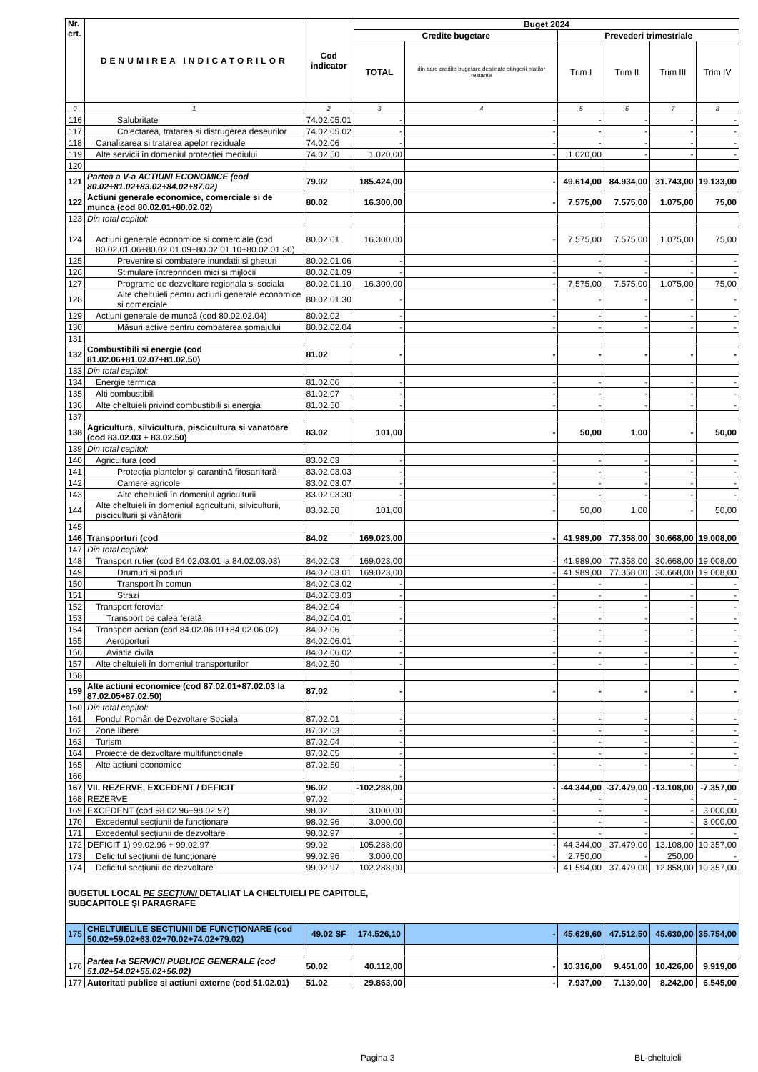| Nr. crt. | DENUMIREA INDICATORILOR | Cod indicator | Buget 2024 | | | | | |
| --- | --- | --- | --- | --- | --- | --- | --- | --- |
| | | | Credite bugetare | | Prevederi trimestriale | | | |
| | | | TOTAL | din care credite bugetare destinate stingerii platilor restante | Trim I | Trim II | Trim III | Trim IV |
| 0 | 1 | 2 | 3 | 4 | 5 | 6 | 7 | 8 |
| 116 | Salubritate | 74.02.05.01 | - | - | - | - | - | - |
| 117 | Colectarea, tratarea si distrugerea deseurilor | 74.02.05.02 | - | - | - | - | - | - |
| 118 | Canalizarea si tratarea apelor reziduale | 74.02.06 | - | - | - | - | - | - |
| 119 | Alte servicii în domeniul protecției mediului | 74.02.50 | 1.020,00 | - | 1.020,00 | - | - | - |
| 120 | | | | | | | | |
| 121 | Partea a V-a ACTIUNI ECONOMICE (cod 80.02+81.02+83.02+84.02+87.02) | 79.02 | 185.424,00 | - | 49.614,00 | 84.934,00 | 31.743,00 | 19.133,00 |
| 122 | Actiuni generale economice, comerciale si de munca (cod 80.02.01+80.02.02) | 80.02 | 16.300,00 | - | 7.575,00 | 7.575,00 | 1.075,00 | 75,00 |
| 123 | Din total capitol: | | | | | | | |
| 124 | Actiuni generale economice si comerciale (cod 80.02.01.06+80.02.01.09+80.02.01.10+80.02.01.30) | 80.02.01 | 16.300,00 | - | 7.575,00 | 7.575,00 | 1.075,00 | 75,00 |
| 125 | Prevenire si combatere inundatii si gheturi | 80.02.01.06 | - | - | - | - | - | - |
| 126 | Stimulare întreprinderi mici si mijlocii | 80.02.01.09 | - | - | - | - | - | - |
| 127 | Programe de dezvoltare regionala si sociala | 80.02.01.10 | 16.300,00 | - | 7.575,00 | 7.575,00 | 1.075,00 | 75,00 |
| 128 | Alte cheltuieli pentru actiuni generale economice si comerciale | 80.02.01.30 | - | - | - | - | - | - |
| 129 | Actiuni generale de muncă (cod 80.02.02.04) | 80.02.02 | - | - | - | - | - | - |
| 130 | Măsuri active pentru combaterea șomajului | 80.02.02.04 | - | - | - | - | - | - |
| 131 | | | | | | | | |
| 132 | Combustibili si energie (cod 81.02.06+81.02.07+81.02.50) | 81.02 | - | - | - | - | - | - |
| 133 | Din total capitol: | | | | | | | |
| 134 | Energie termica | 81.02.06 | - | - | - | - | - | - |
| 135 | Alti combustibili | 81.02.07 | - | - | - | - | - | - |
| 136 | Alte cheltuieli privind combustibili si energia | 81.02.50 | - | - | - | - | - | - |
| 137 | | | | | | | | |
| 138 | Agricultura, silvicultura, piscicultura si vanatoare (cod 83.02.03 + 83.02.50) | 83.02 | 101,00 | - | 50,00 | 1,00 | - | 50,00 |
| 139 | Din total capitol: | | | | | | | |
| 140 | Agricultura (cod | 83.02.03 | - | - | - | - | - | - |
| 141 | Protecţia plantelor şi carantină fitosanitară | 83.02.03.03 | - | - | - | - | - | - |
| 142 | Camere agricole | 83.02.03.07 | - | - | - | - | - | - |
| 143 | Alte cheltuieli în domeniul agriculturii | 83.02.03.30 | - | - | - | - | - | - |
| 144 | Alte cheltuieli în domeniul agriculturii, silviculturii, pisciculturii și vânătorii | 83.02.50 | 101,00 | - | 50,00 | 1,00 | - | 50,00 |
| 145 | | | | | | | | |
| 146 | Transporturi (cod | 84.02 | 169.023,00 | - | 41.989,00 | 77.358,00 | 30.668,00 | 19.008,00 |
| 147 | Din total capitol: | | | | | | | |
| 148 | Transport rutier (cod 84.02.03.01 la 84.02.03.03) | 84.02.03 | 169.023,00 | - | 41.989,00 | 77.358,00 | 30.668,00 | 19.008,00 |
| 149 | Drumuri si poduri | 84.02.03.01 | 169.023,00 | - | 41.989,00 | 77.358,00 | 30.668,00 | 19.008,00 |
| 150 | Transport în comun | 84.02.03.02 | - | - | - | - | - | - |
| 151 | Strazi | 84.02.03.03 | - | - | - | - | - | - |
| 152 | Transport feroviar | 84.02.04 | - | - | - | - | - | - |
| 153 | Transport pe calea ferată | 84.02.04.01 | - | - | - | - | - | - |
| 154 | Transport aerian (cod 84.02.06.01+84.02.06.02) | 84.02.06 | - | - | - | - | - | - |
| 155 | Aeroporturi | 84.02.06.01 | - | - | - | - | - | - |
| 156 | Aviatia civila | 84.02.06.02 | - | - | - | - | - | - |
| 157 | Alte cheltuieli în domeniul transporturilor | 84.02.50 | - | - | - | - | - | - |
| 158 | | | | | | | | |
| 159 | Alte actiuni economice (cod 87.02.01+87.02.03 la 87.02.05+87.02.50) | 87.02 | - | - | - | - | - | - |
| 160 | Din total capitol: | | | | | | | |
| 161 | Fondul Român de Dezvoltare Sociala | 87.02.01 | - | - | - | - | - | - |
| 162 | Zone libere | 87.02.03 | - | - | - | - | - | - |
| 163 | Turism | 87.02.04 | - | - | - | - | - | - |
| 164 | Proiecte de dezvoltare multifunctionale | 87.02.05 | - | - | - | - | - | - |
| 165 | Alte actiuni economice | 87.02.50 | - | - | - | - | - | - |
| 166 | | | - | | | | | |
| 167 | VII. REZERVE, EXCEDENT / DEFICIT | 96.02 | -102.288,00 | - | -44.344,00 | -37.479,00 | -13.108,00 | -7.357,00 |
| 168 | REZERVE | 97.02 | - | - | - | - | - | - |
| 169 | EXCEDENT (cod 98.02.96+98.02.97) | 98.02 | 3.000,00 | - | - | - | - | 3.000,00 |
| 170 | Excedentul secţiunii de funcţionare | 98.02.96 | 3.000,00 | - | - | - | - | 3.000,00 |
| 171 | Excedentul secţiunii de dezvoltare | 98.02.97 | - | - | - | - | - | - |
| 172 | DEFICIT 1) 99.02.96 + 99.02.97 | 99.02 | 105.288,00 | - | 44.344,00 | 37.479,00 | 13.108,00 | 10.357,00 |
| 173 | Deficitul secţiunii de funcţionare | 99.02.96 | 3.000,00 | - | 2.750,00 | - | 250,00 | - |
| 174 | Deficitul secţiunii de dezvoltare | 99.02.97 | 102.288,00 | - | 41.594,00 | 37.479,00 | 12.858,00 | 10.357,00 |
| BUGETUL LOCAL PE SECŢIUNI DETALIAT LA CHELTUIELI PE CAPITOLE, SUBCAPITOLE ŞI PARAGRAFE | | | | | | | | |
| 175 | CHELTUIELILE SECŢIUNII DE FUNCŢIONARE (cod 50.02+59.02+63.02+70.02+74.02+79.02) | 49.02 SF | 174.526,10 | - | 45.629,60 | 47.512,50 | 45.630,00 | 35.754,00 |
| 176 | Partea I-a SERVICII PUBLICE GENERALE (cod 51.02+54.02+55.02+56.02) | 50.02 | 40.112,00 | - | 10.316,00 | 9.451,00 | 10.426,00 | 9.919,00 |
| 177 | Autoritati publice si actiuni externe (cod 51.02.01) | 51.02 | 29.863,00 | - | 7.937,00 | 7.139,00 | 8.242,00 | 6.545,00 |
Pagina 3 BL-cheltuieli